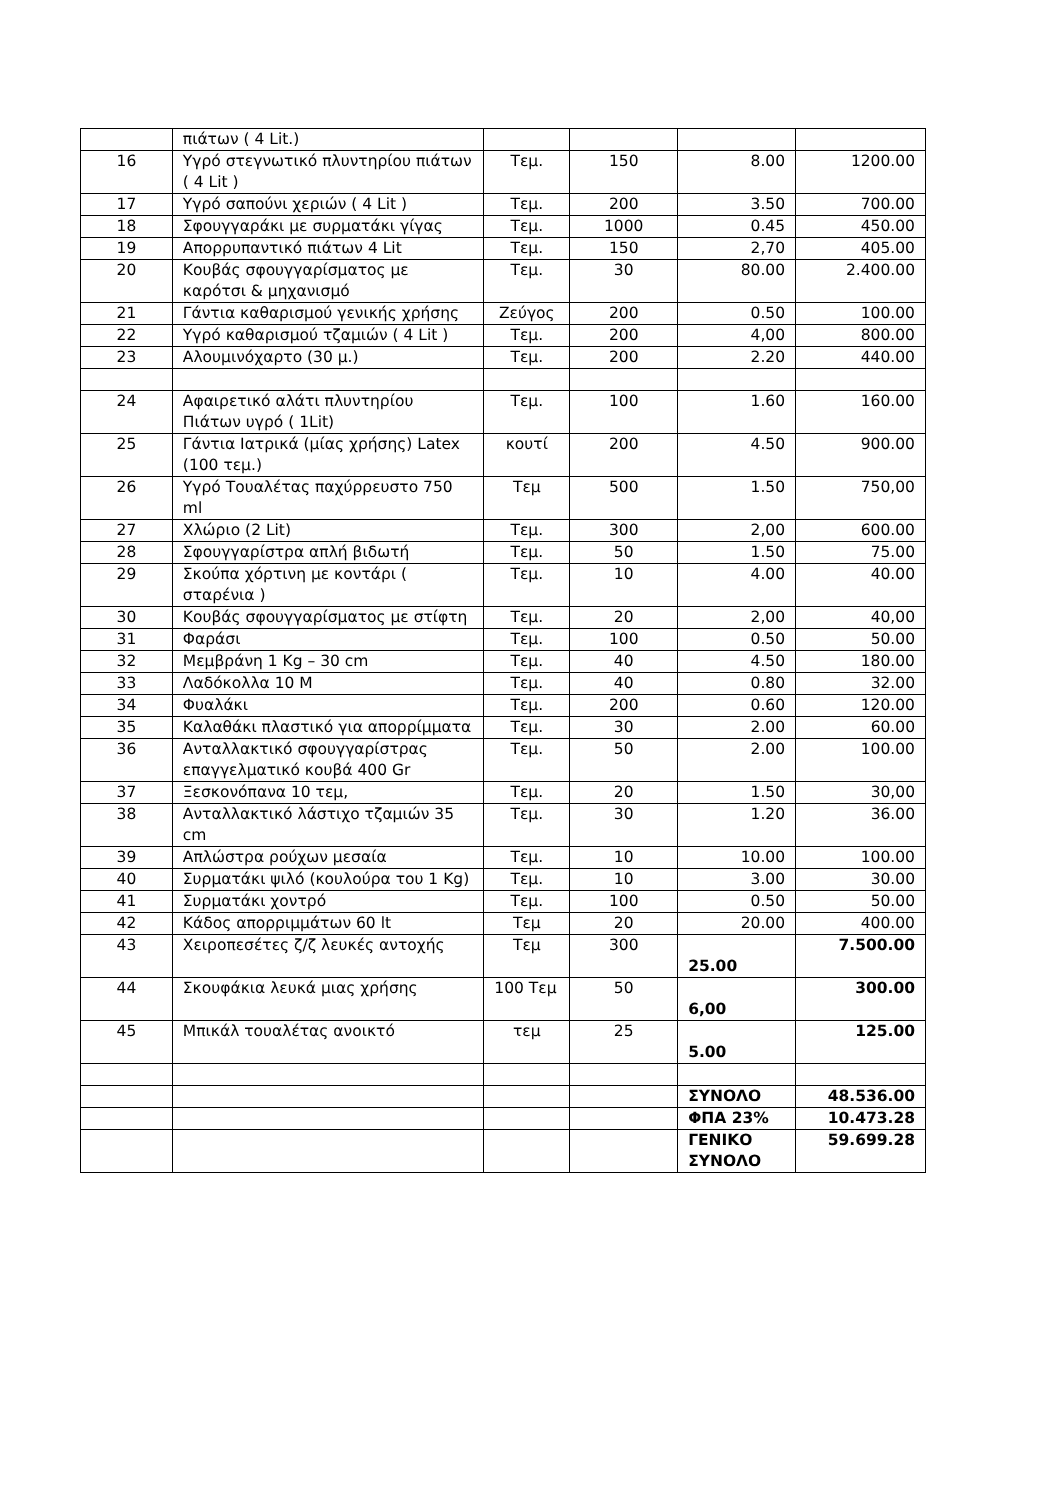| | πιάτων ( 4 Lit.) | | | | |
| 16 | Υγρό στεγνωτικό πλυντηρίου πιάτων ( 4 Lit ) | Τεμ. | 150 | 8.00 | 1200.00 |
| 17 | Υγρό σαπούνι χεριών ( 4 Lit ) | Τεμ. | 200 | 3.50 | 700.00 |
| 18 | Σφουγγαράκι με συρματάκι γίγας | Τεμ. | 1000 | 0.45 | 450.00 |
| 19 | Απορρυπαντικό πιάτων 4 Lit | Τεμ. | 150 | 2,70 | 405.00 |
| 20 | Κουβάς σφουγγαρίσματος με καρότσι & μηχανισμό | Τεμ. | 30 | 80.00 | 2.400.00 |
| 21 | Γάντια καθαρισμού γενικής χρήσης | Ζεύγος | 200 | 0.50 | 100.00 |
| 22 | Υγρό καθαρισμού τζαμιών ( 4 Lit ) | Τεμ. | 200 | 4,00 | 800.00 |
| 23 | Αλουμινόχαρτο (30 μ.) | Τεμ. | 200 | 2.20 | 440.00 |
| 24 | Αφαιρετικό αλάτι πλυντηρίου Πιάτων υγρό ( 1Lit) | Τεμ. | 100 | 1.60 | 160.00 |
| 25 | Γάντια Ιατρικά (μίας χρήσης) Latex (100 τεμ.) | κουτί | 200 | 4.50 | 900.00 |
| 26 | Υγρό Τουαλέτας παχύρρευστο 750 ml | Τεμ | 500 | 1.50 | 750,00 |
| 27 | Χλώριο (2 Lit) | Τεμ. | 300 | 2,00 | 600.00 |
| 28 | Σφουγγαρίστρα απλή βιδωτή | Τεμ. | 50 | 1.50 | 75.00 |
| 29 | Σκούπα χόρτινη με κοντάρι ( σταρένια ) | Τεμ. | 10 | 4.00 | 40.00 |
| 30 | Κουβάς σφουγγαρίσματος με στίφτη | Τεμ. | 20 | 2,00 | 40,00 |
| 31 | Φαράσι | Τεμ. | 100 | 0.50 | 50.00 |
| 32 | Μεμβράνη 1 Kg – 30 cm | Τεμ. | 40 | 4.50 | 180.00 |
| 33 | Λαδόκολλα 10 Μ | Τεμ. | 40 | 0.80 | 32.00 |
| 34 | Φυαλάκι | Τεμ. | 200 | 0.60 | 120.00 |
| 35 | Καλαθάκι πλαστικό για απορρίμματα | Τεμ. | 30 | 2.00 | 60.00 |
| 36 | Ανταλλακτικό σφουγγαρίστρας επαγγελματικό κουβά 400 Gr | Τεμ. | 50 | 2.00 | 100.00 |
| 37 | Ξεσκονόπανα 10 τεμ, | Τεμ. | 20 | 1.50 | 30,00 |
| 38 | Ανταλλακτικό λάστιχο τζαμιών 35 cm | Τεμ. | 30 | 1.20 | 36.00 |
| 39 | Απλώστρα ρούχων μεσαία | Τεμ. | 10 | 10.00 | 100.00 |
| 40 | Συρματάκι ψιλό (κουλούρα του 1 Kg) | Τεμ. | 10 | 3.00 | 30.00 |
| 41 | Συρματάκι χοντρό | Τεμ. | 100 | 0.50 | 50.00 |
| 42 | Κάδος απορριμμάτων 60 lt | Τεμ | 20 | 20.00 | 400.00 |
| 43 | Χειροπεσέτες ζ/ζ λευκές αντοχής | Τεμ | 300 | 25.00 | 7.500.00 |
| 44 | Σκουφάκια λευκά μιας χρήσης | 100 Τεμ | 50 | 6,00 | 300.00 |
| 45 | Μπικάλ τουαλέτας ανοικτό | τεμ | 25 | 5.00 | 125.00 |
| | | | | ΣΥΝΟΛΟ | 48.536.00 |
| | | | | ΦΠΑ 23% | 10.473.28 |
| | | | | ΓΕΝΙΚΟ ΣΥΝΟΛΟ | 59.699.28 |